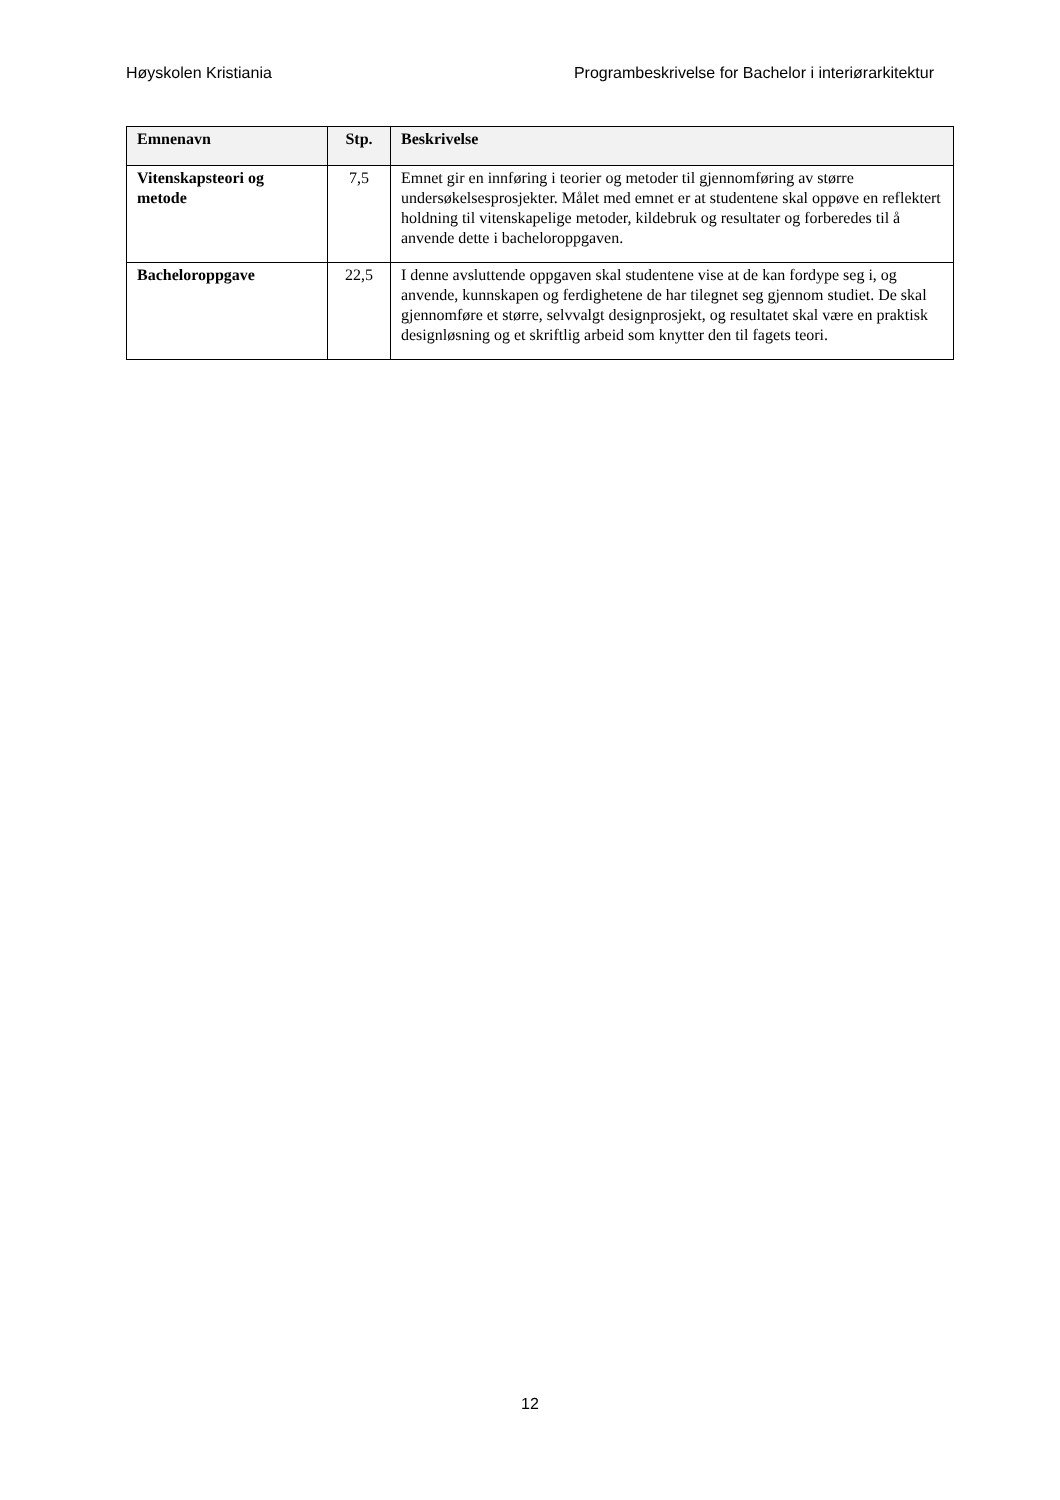Høyskolen Kristiania Programbeskrivelse for Bachelor i interiørarkitektur
| Emnenavn | Stp. | Beskrivelse |
| --- | --- | --- |
| Vitenskapsteori og metode | 7,5 | Emnet gir en innføring i teorier og metoder til gjennomføring av større undersøkelsesprosjekter. Målet med emnet er at studentene skal oppøve en reflektert holdning til vitenskapelige metoder, kildebruk og resultater og forberedes til å anvende dette i bacheloroppgaven. |
| Bacheloroppgave | 22,5 | I denne avsluttende oppgaven skal studentene vise at de kan fordype seg i, og anvende, kunnskapen og ferdighetene de har tilegnet seg gjennom studiet. De skal gjennomføre et større, selvvalgt designprosjekt, og resultatet skal være en praktisk designløsning og et skriftlig arbeid som knytter den til fagets teori. |
12